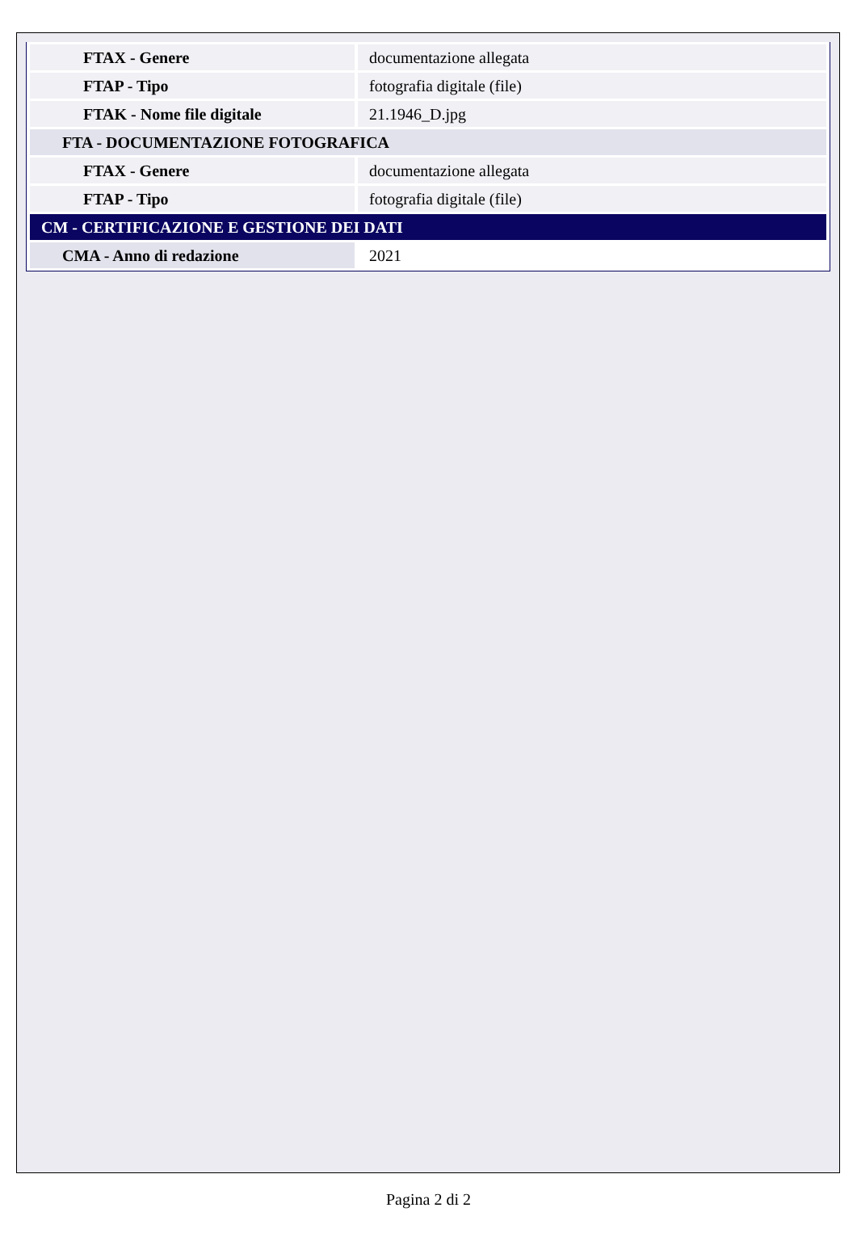| FTAX - Genere | documentazione allegata |
| FTAP - Tipo | fotografia digitale (file) |
| FTAK - Nome file digitale | 21.1946_D.jpg |
| FTA - DOCUMENTAZIONE FOTOGRAFICA | |
| FTAX - Genere | documentazione allegata |
| FTAP - Tipo | fotografia digitale (file) |
| CM - CERTIFICAZIONE E GESTIONE DEI DATI | |
| CMA - Anno di redazione | 2021 |
Pagina 2 di 2